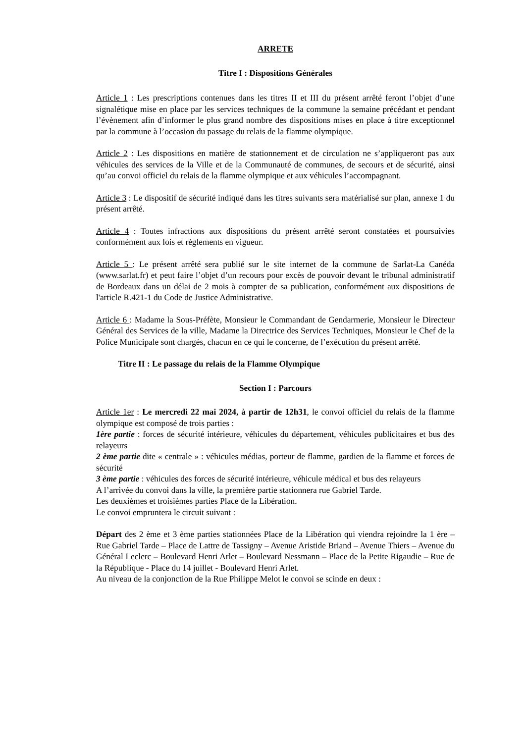ARRETE
Titre I : Dispositions Générales
Article 1 : Les prescriptions contenues dans les titres II et III du présent arrêté feront l’objet d’une signalétique mise en place par les services techniques de la commune la semaine précédant et pendant l’évènement afin d’informer le plus grand nombre des dispositions mises en place à titre exceptionnel par la commune à l’occasion du passage du relais de la flamme olympique.
Article 2 : Les dispositions en matière de stationnement et de circulation ne s’appliqueront pas aux véhicules des services de la Ville et de la Communauté de communes, de secours et de sécurité, ainsi qu’au convoi officiel du relais de la flamme olympique et aux véhicules l’accompagnant.
Article 3 : Le dispositif de sécurité indiqué dans les titres suivants sera matérialisé sur plan, annexe 1 du présent arrêté.
Article 4 : Toutes infractions aux dispositions du présent arrêté seront constatées et poursuivies conformément aux lois et règlements en vigueur.
Article 5 : Le présent arrêté sera publié sur le site internet de la commune de Sarlat-La Canéda (www.sarlat.fr) et peut faire l’objet d’un recours pour excès de pouvoir devant le tribunal administratif de Bordeaux dans un délai de 2 mois à compter de sa publication, conformément aux dispositions de l'article R.421-1 du Code de Justice Administrative.
Article 6 : Madame la Sous-Préfète, Monsieur le Commandant de Gendarmerie, Monsieur le Directeur Général des Services de la ville, Madame la Directrice des Services Techniques, Monsieur le Chef de la Police Municipale sont chargés, chacun en ce qui le concerne, de l’exécution du présent arrêté.
Titre II : Le passage du relais de la Flamme Olympique
Section I : Parcours
Article 1er : Le mercredi 22 mai 2024, à partir de 12h31, le convoi officiel du relais de la flamme olympique est composé de trois parties :
1ère partie : forces de sécurité intérieure, véhicules du département, véhicules publicitaires et bus des relayeurs
2 ème partie dite « centrale » : véhicules médias, porteur de flamme, gardien de la flamme et forces de sécurité
3 ème partie : véhicules des forces de sécurité intérieure, véhicule médical et bus des relayeurs
A l’arrivée du convoi dans la ville, la première partie stationnera rue Gabriel Tarde.
Les deuxièmes et troisièmes parties Place de la Libération.
Le convoi empruntera le circuit suivant :
Départ des 2 ème et 3 ème parties stationnées Place de la Libération qui viendra rejoindre la 1 ère – Rue Gabriel Tarde – Place de Lattre de Tassigny – Avenue Aristide Briand – Avenue Thiers – Avenue du Général Leclerc – Boulevard Henri Arlet – Boulevard Nessmann – Place de la Petite Rigaudie – Rue de la République - Place du 14 juillet - Boulevard Henri Arlet.
Au niveau de la conjonction de la Rue Philippe Melot le convoi se scinde en deux :